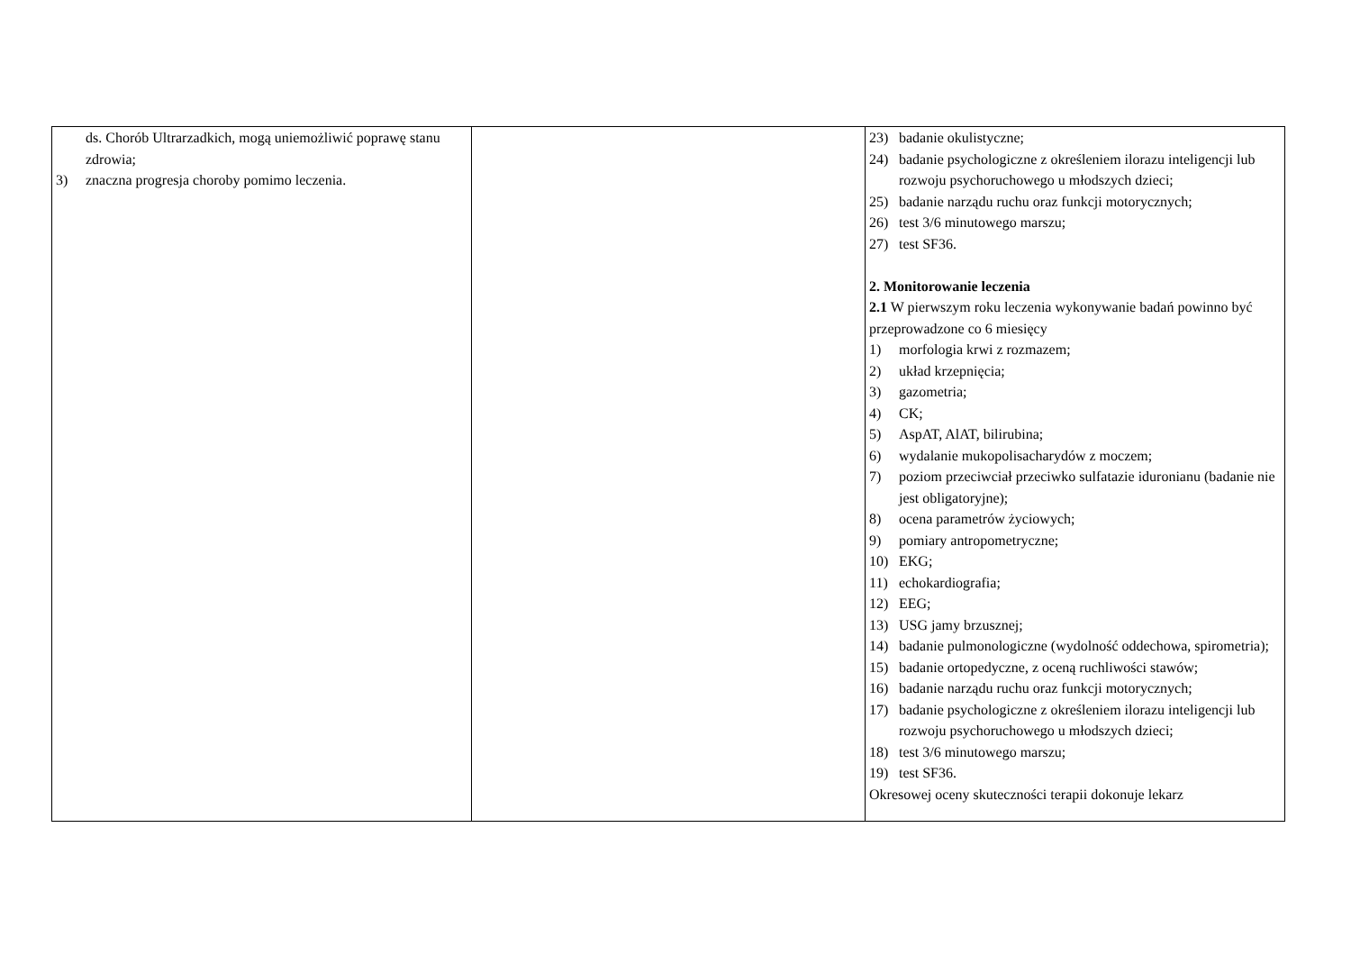| ds. Chorób Ultrarzadkich, mogą uniemożliwić poprawę stanu zdrowia; 3) znaczna progresja choroby pomimo leczenia. | | 23) badanie okulistyczne; 24) badanie psychologiczne z określeniem ilorazu inteligencji lub rozwoju psychoruchowego u młodszych dzieci; 25) badanie narządu ruchu oraz funkcji motorycznych; 26) test 3/6 minutowego marszu; 27) test SF36. 2. Monitorowanie leczenia 2.1 W pierwszym roku leczenia wykonywanie badań powinno być przeprowadzone co 6 miesięcy 1) morfologia krwi z rozmazem; 2) układ krzepnięcia; 3) gazometria; 4) CK; 5) AspAT, AlAT, bilirubina; 6) wydalanie mukopolisacharydów z moczem; 7) poziom przeciwciał przeciwko sulfatazie iduronianu (badanie nie jest obligatoryjne); 8) ocena parametrów życiowych; 9) pomiary antropometryczne; 10) EKG; 11) echokardiografia; 12) EEG; 13) USG jamy brzusznej; 14) badanie pulmonologiczne (wydolność oddechowa, spirometria); 15) badanie ortopedyczne, z oceną ruchliwości stawów; 16) badanie narządu ruchu oraz funkcji motorycznych; 17) badanie psychologiczne z określeniem ilorazu inteligencji lub rozwoju psychoruchowego u młodszych dzieci; 18) test 3/6 minutowego marszu; 19) test SF36. Okresowej oceny skuteczności terapii dokonuje lekarz |